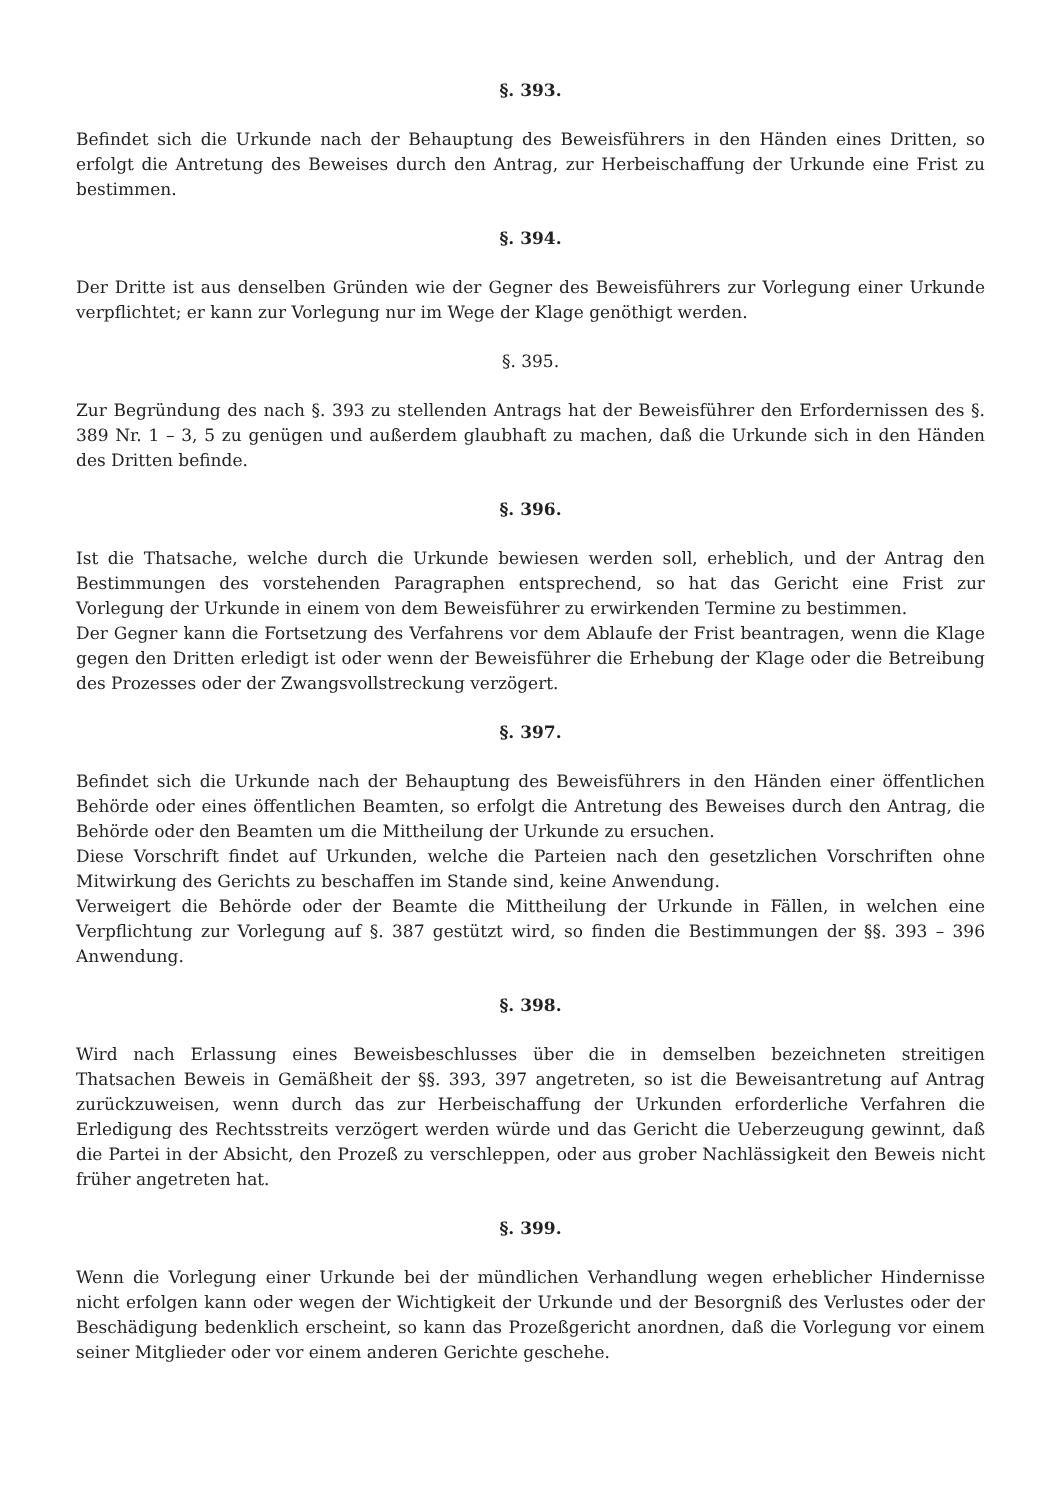§. 393.
Befindet sich die Urkunde nach der Behauptung des Beweisführers in den Händen eines Dritten, so erfolgt die Antretung des Beweises durch den Antrag, zur Herbeischaffung der Urkunde eine Frist zu bestimmen.
§. 394.
Der Dritte ist aus denselben Gründen wie der Gegner des Beweisführers zur Vorlegung einer Urkunde verpflichtet; er kann zur Vorlegung nur im Wege der Klage genöthigt werden.
§. 395.
Zur Begründung des nach §. 393 zu stellenden Antrags hat der Beweisführer den Erfordernissen des §. 389 Nr. 1 – 3, 5 zu genügen und außerdem glaubhaft zu machen, daß die Urkunde sich in den Händen des Dritten befinde.
§. 396.
Ist die Thatsache, welche durch die Urkunde bewiesen werden soll, erheblich, und der Antrag den Bestimmungen des vorstehenden Paragraphen entsprechend, so hat das Gericht eine Frist zur Vorlegung der Urkunde in einem von dem Beweisführer zu erwirkenden Termine zu bestimmen.
Der Gegner kann die Fortsetzung des Verfahrens vor dem Ablaufe der Frist beantragen, wenn die Klage gegen den Dritten erledigt ist oder wenn der Beweisführer die Erhebung der Klage oder die Betreibung des Prozesses oder der Zwangsvollstreckung verzögert.
§. 397.
Befindet sich die Urkunde nach der Behauptung des Beweisführers in den Händen einer öffentlichen Behörde oder eines öffentlichen Beamten, so erfolgt die Antretung des Beweises durch den Antrag, die Behörde oder den Beamten um die Mittheilung der Urkunde zu ersuchen.
Diese Vorschrift findet auf Urkunden, welche die Parteien nach den gesetzlichen Vorschriften ohne Mitwirkung des Gerichts zu beschaffen im Stande sind, keine Anwendung.
Verweigert die Behörde oder der Beamte die Mittheilung der Urkunde in Fällen, in welchen eine Verpflichtung zur Vorlegung auf §. 387 gestützt wird, so finden die Bestimmungen der §§. 393 – 396 Anwendung.
§. 398.
Wird nach Erlassung eines Beweisbeschlusses über die in demselben bezeichneten streitigen Thatsachen Beweis in Gemäßheit der §§. 393, 397 angetreten, so ist die Beweisantretung auf Antrag zurückzuweisen, wenn durch das zur Herbeischaffung der Urkunden erforderliche Verfahren die Erledigung des Rechtsstreits verzögert werden würde und das Gericht die Ueberzeugung gewinnt, daß die Partei in der Absicht, den Prozeß zu verschleppen, oder aus grober Nachlässigkeit den Beweis nicht früher angetreten hat.
§. 399.
Wenn die Vorlegung einer Urkunde bei der mündlichen Verhandlung wegen erheblicher Hindernisse nicht erfolgen kann oder wegen der Wichtigkeit der Urkunde und der Besorgniß des Verlustes oder der Beschädigung bedenklich erscheint, so kann das Prozeßgericht anordnen, daß die Vorlegung vor einem seiner Mitglieder oder vor einem anderen Gerichte geschehe.